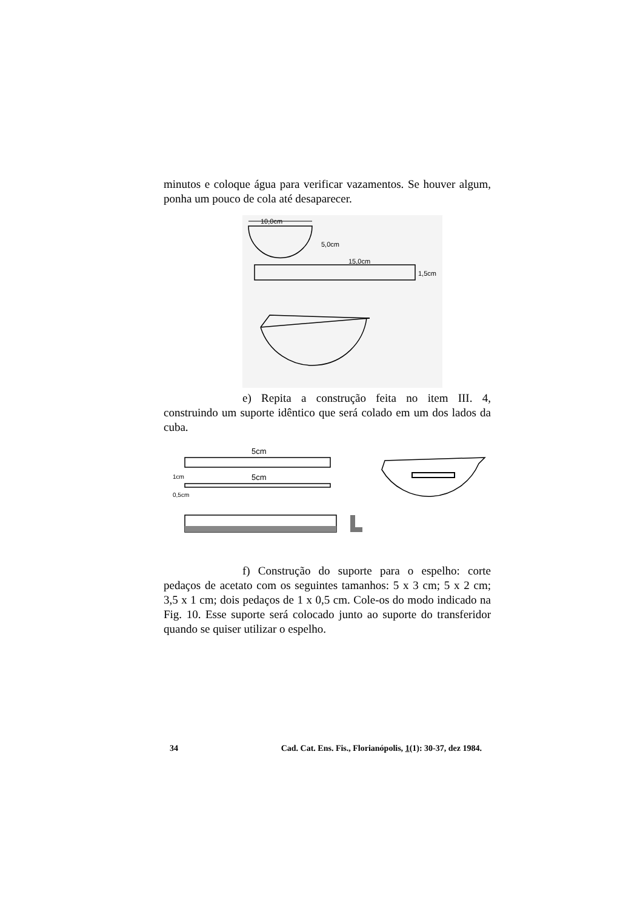minutos e coloque água para verificar vazamentos. Se houver algum, ponha um pouco de cola até desaparecer.
10,0cm
5,0cm
15,0cm
1,5cm
e) Repita a construção feita no item III. 4, construindo um suporte idêntico que será colado em um dos lados da cuba.
5cm
5cm
1cm
0,5cm
f) Construção do suporte para o espelho: corte pedaços de acetato com os seguintes tamanhos: 5 x 3 cm; 5 x 2 cm; 3,5 x 1 cm; dois pedaços de 1 x 0,5 cm. Cole-os do modo indicado na Fig. 10. Esse suporte será colocado junto ao suporte do transferidor quando se quiser utilizar o espelho.
34 Cad. Cat. Ens. Fis., Florianópolis, 1(1): 30-37, dez 1984.